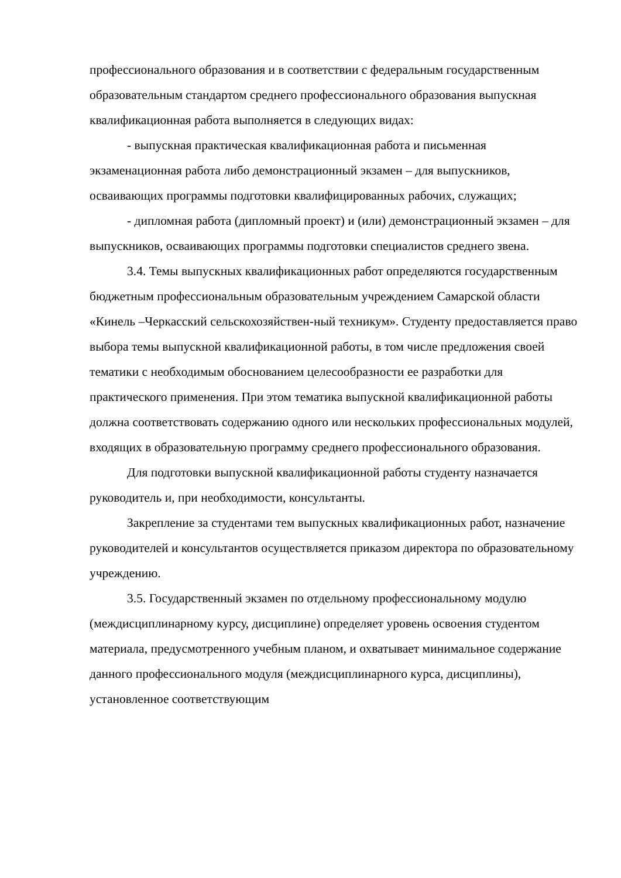профессионального образования и в соответствии с федеральным государственным образовательным стандартом среднего профессионального образования выпускная квалификационная работа выполняется в следующих видах:
- выпускная практическая квалификационная работа и письменная экзаменационная работа либо демонстрационный экзамен – для выпускников, осваивающих программы подготовки квалифицированных рабочих, служащих;
- дипломная работа (дипломный проект) и (или) демонстрационный экзамен – для выпускников, осваивающих программы подготовки специалистов среднего звена.
3.4. Темы выпускных квалификационных работ определяются государственным бюджетным профессиональным образовательным учреждением Самарской области «Кинель –Черкасский сельскохозяйствен-ный техникум». Студенту предоставляется право выбора темы выпускной квалификационной работы, в том числе предложения своей тематики с необходимым обоснованием целесообразности ее разработки для практического применения. При этом тематика выпускной квалификационной работы должна соответствовать содержанию одного или нескольких профессиональных модулей, входящих в образовательную программу среднего профессионального образования.
Для подготовки выпускной квалификационной работы студенту назначается руководитель и, при необходимости, консультанты.
Закрепление за студентами тем выпускных квалификационных работ, назначение руководителей и консультантов осуществляется приказом директора по образовательному учреждению.
3.5. Государственный экзамен по отдельному профессиональному модулю (междисциплинарному курсу, дисциплине) определяет уровень освоения студентом материала, предусмотренного учебным планом, и охватывает минимальное содержание данного профессионального модуля (междисциплинарного курса, дисциплины), установленное соответствующим